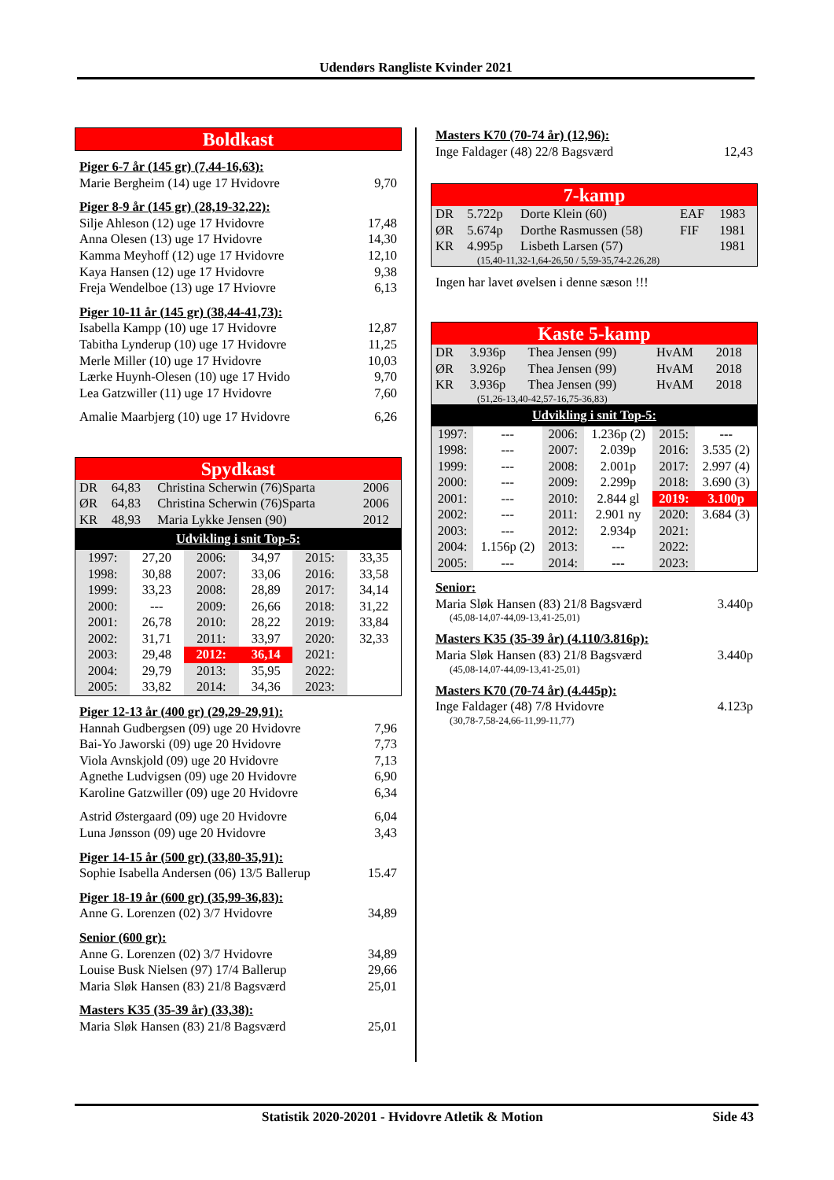Udendørs Rangliste Kvinder 2021
Boldkast
Piger 6-7 år (145 gr) (7,44-16,63):
Marie Bergheim (14) uge 17 Hvidovre 9,70
Piger 8-9 år (145 gr) (28,19-32,22):
Silje Ahleson (12) uge 17 Hvidovre 17,48
Anna Olesen (13) uge 17 Hvidovre 14,30
Kamma Meyhoff (12) uge 17 Hvidovre 12,10
Kaya Hansen (12) uge 17 Hvidovre 9,38
Freja Wendelboe (13) uge 17 Hviovre 6,13
Piger 10-11 år (145 gr) (38,44-41,73):
Isabella Kampp (10) uge 17 Hvidovre 12,87
Tabitha Lynderup (10) uge 17 Hvidovre 11,25
Merle Miller (10) uge 17 Hvidovre 10,03
Lærke Huynh-Olesen (10) uge 17 Hvido 9,70
Lea Gatzwiller (11) uge 17 Hvidovre 7,60
Amalie Maarbjerg (10) uge 17 Hvidovre 6,26
Spydkast
| DR | 64,83 | Christina Scherwin (76)Sparta | 2006 |
| ØR | 64,83 | Christina Scherwin (76)Sparta | 2006 |
| KR | 48,93 | Maria Lykke Jensen (90) | 2012 |
Udvikling i snit Top-5:
| 1997: | 27,20 | 2006: | 34,97 | 2015: | 33,35 |
| 1998: | 30,88 | 2007: | 33,06 | 2016: | 33,58 |
| 1999: | 33,23 | 2008: | 28,89 | 2017: | 34,14 |
| 2000: | --- | 2009: | 26,66 | 2018: | 31,22 |
| 2001: | 26,78 | 2010: | 28,22 | 2019: | 33,84 |
| 2002: | 31,71 | 2011: | 33,97 | 2020: | 32,33 |
| 2003: | 29,48 | 2012: | 36,14 | 2021: | |
| 2004: | 29,79 | 2013: | 35,95 | 2022: | |
| 2005: | 33,82 | 2014: | 34,36 | 2023: | |
Piger 12-13 år (400 gr) (29,29-29,91):
Hannah Gudbergsen (09) uge 20 Hvidovre 7,96
Bai-Yo Jaworski (09) uge 20 Hvidovre 7,73
Viola Avnskjold (09) uge 20 Hvidovre 7,13
Agnethe Ludvigsen (09) uge 20 Hvidovre 6,90
Karoline Gatzwiller (09) uge 20 Hvidovre 6,34
Astrid Østergaard (09) uge 20 Hvidovre 6,04
Luna Jønsson (09) uge 20 Hvidovre 3,43
Piger 14-15 år (500 gr) (33,80-35,91):
Sophie Isabella Andersen (06) 13/5 Ballerup 15.47
Piger 18-19 år (600 gr) (35,99-36,83):
Anne G. Lorenzen (02) 3/7 Hvidovre 34,89
Senior (600 gr):
Anne G. Lorenzen (02) 3/7 Hvidovre 34,89
Louise Busk Nielsen (97) 17/4 Ballerup 29,66
Maria Sløk Hansen (83) 21/8 Bagsværd 25,01
Masters K35 (35-39 år) (33,38):
Maria Sløk Hansen (83) 21/8 Bagsværd 25,01
Masters K70 (70-74 år) (12,96):
Inge Faldager (48) 22/8 Bagsværd 12,43
7-kamp
| DR | 5.722p | Dorte Klein (60) | EAF | 1983 |
| ØR | 5.674p | Dorthe Rasmussen (58) | FIF | 1981 |
| KR | 4.995p | Lisbeth Larsen (57) | | 1981 |
| (15,40-11,32-1,64-26,50 / 5,59-35,74-2.26,28) | | | | |
Ingen har lavet øvelsen i denne sæson !!!
Kaste 5-kamp
| DR | 3.936p | Thea Jensen (99) | HvAM | 2018 |
| ØR | 3.926p | Thea Jensen (99) | HvAM | 2018 |
| KR | 3.936p | Thea Jensen (99) | HvAM | 2018 |
| (51,26-13,40-42,57-16,75-36,83) | | | | |
Udvikling i snit Top-5:
| 1997: | --- | 2006: | 1.236p (2) | 2015: | --- |
| 1998: | --- | 2007: | 2.039p | 2016: | 3.535 (2) |
| 1999: | --- | 2008: | 2.001p | 2017: | 2.997 (4) |
| 2000: | --- | 2009: | 2.299p | 2018: | 3.690 (3) |
| 2001: | --- | 2010: | 2.844 gl | 2019: | 3.100p |
| 2002: | --- | 2011: | 2.901 ny | 2020: | 3.684 (3) |
| 2003: | --- | 2012: | 2.934p | 2021: | |
| 2004: | 1.156p (2) | 2013: | --- | 2022: | |
| 2005: | --- | 2014: | --- | 2023: | |
Senior:
Maria Sløk Hansen (83) 21/8 Bagsværd 3.440p
(45,08-14,07-44,09-13,41-25,01)
Masters K35 (35-39 år) (4.110/3.816p):
Maria Sløk Hansen (83) 21/8 Bagsværd 3.440p
(45,08-14,07-44,09-13,41-25,01)
Masters K70 (70-74 år) (4.445p):
Inge Faldager (48) 7/8 Hvidovre 4.123p
(30,78-7,58-24,66-11,99-11,77)
Statistik 2020-20201 - Hvidovre Atletik & Motion Side 43